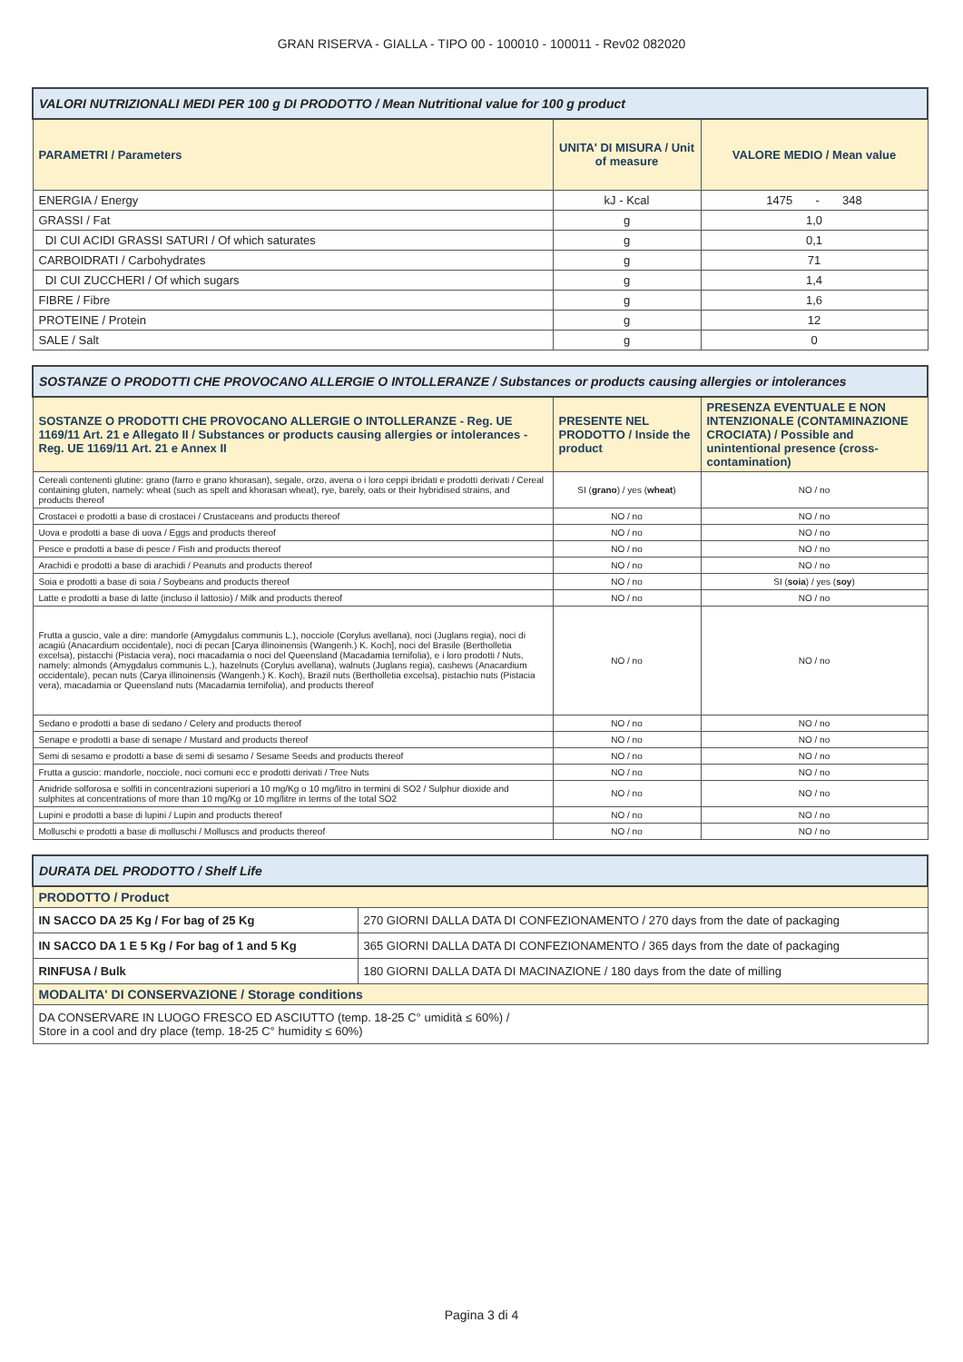GRAN RISERVA - GIALLA - TIPO 00 - 100010 - 100011 - Rev02 082020
| VALORI NUTRIZIONALI MEDI PER 100 g DI PRODOTTO / Mean Nutritional value for 100 g product | | |
| PARAMETRI / Parameters | UNITA' DI MISURA / Unit of measure | VALORE MEDIO / Mean value |
| ENERGIA / Energy | kJ - Kcal | 1475 - 348 |
| GRASSI / Fat | g | 1,0 |
| DI CUI ACIDI GRASSI SATURI / Of which saturates | g | 0,1 |
| CARBOIDRATI / Carbohydrates | g | 71 |
| DI CUI ZUCCHERI / Of which sugars | g | 1,4 |
| FIBRE / Fibre | g | 1,6 |
| PROTEINE / Protein | g | 12 |
| SALE / Salt | g | 0 |
| SOSTANZE O PRODOTTI CHE PROVOCANO ALLERGIE O INTOLLERANZE / Substances or products causing allergies or intolerances | | |
| SOSTANZE O PRODOTTI CHE PROVOCANO ALLERGIE O INTOLLERANZE - Reg. UE 1169/11 Art. 21 e Allegato II / Substances or products causing allergies or intolerances - Reg. UE 1169/11 Art. 21 e Annex II | PRESENTE NEL PRODOTTO / Inside the product | PRESENZA EVENTUALE E NON INTENZIONALE (CONTAMINAZIONE CROCIATA) / Possible and unintentional presence (cross-contamination) |
| Cereali contenenti glutine: grano (farro e grano khorasan), segale, orzo, avena o i loro ceppi ibridati e prodotti derivati / Cereal containing gluten, namely: wheat (such as spelt and khorasan wheat), rye, barely, oats or their hybridised strains, and products thereof | SI ( grano ) / yes ( wheat ) | NO / no |
| Crostacei e prodotti a base di crostacei / Crustaceans and products thereof | NO / no | NO / no |
| Uova e prodotti a base di uova / Eggs and products thereof | NO / no | NO / no |
| Pesce e prodotti a base di pesce / Fish and products thereof | NO / no | NO / no |
| Arachidi e prodotti a base di arachidi / Peanuts and products thereof | NO / no | NO / no |
| Soia e prodotti a base di soia / Soybeans and products thereof | NO / no | SI ( soia ) / yes ( soy ) |
| Latte e prodotti a base di latte (incluso il lattosio) / Milk and products thereof | NO / no | NO / no |
| Frutta a guscio, vale a dire: mandorle (Amygdalus communis L.), nocciole (Corylus avellana), noci (Juglans regia), noci di acagiù (Anacardium occidentale), noci di pecan [Carya illinoinensis (Wangenh.) K. Koch], noci del Brasile (Bertholletia excelsa), pistacchi (Pistacia vera), noci macadamia o noci del Queensland (Macadamia ternifolia), e i loro prodotti / Nuts, namely: almonds (Amygdalus communis L.), hazelnuts (Corylus avellana), walnuts (Juglans regia), cashews (Anacardium occidentale), pecan nuts (Carya illinoinensis (Wangenh.) K. Koch), Brazil nuts (Bertholletia excelsa), pistachio nuts (Pistacia vera), macadamia or Queensland nuts (Macadamia ternifolia), and products thereof | NO / no | NO / no |
| Sedano e prodotti a base di sedano / Celery and products thereof | NO / no | NO / no |
| Senape e prodotti a base di senape / Mustard and products thereof | NO / no | NO / no |
| Semi di sesamo e prodotti a base di semi di sesamo / Sesame Seeds and products thereof | NO / no | NO / no |
| Frutta a guscio: mandorle, nocciole, noci comuni ecc e prodotti derivati / Tree Nuts | NO / no | NO / no |
| Anidride solforosa e solfiti in concentrazioni superiori a 10 mg/Kg o 10 mg/litro in termini di SO2 / Sulphur dioxide and sulphites at concentrations of more than 10 mg/Kg or 10 mg/litre in terms of the total SO2 | NO / no | NO / no |
| Lupini e prodotti a base di lupini / Lupin and products thereof | NO / no | NO / no |
| Molluschi e prodotti a base di molluschi / Molluscs and products thereof | NO / no | NO / no |
| DURATA DEL PRODOTTO / Shelf Life | |
| PRODOTTO / Product | |
| IN SACCO DA 25 Kg / For bag of 25 Kg | 270 GIORNI DALLA DATA DI CONFEZIONAMENTO / 270 days from the date of packaging |
| IN SACCO DA 1 E 5 Kg / For bag of 1 and 5 Kg | 365 GIORNI DALLA DATA DI CONFEZIONAMENTO / 365 days from the date of packaging |
| RINFUSA / Bulk | 180 GIORNI DALLA DATA DI MACINAZIONE / 180 days from the date of milling |
| MODALITA' DI CONSERVAZIONE / Storage conditions | |
| DA CONSERVARE IN LUOGO FRESCO ED ASCIUTTO (temp. 18-25 C° umidità ≤ 60%) / Store in a cool and dry place (temp. 18-25 C° humidity ≤ 60%) | |
Pagina 3 di 4